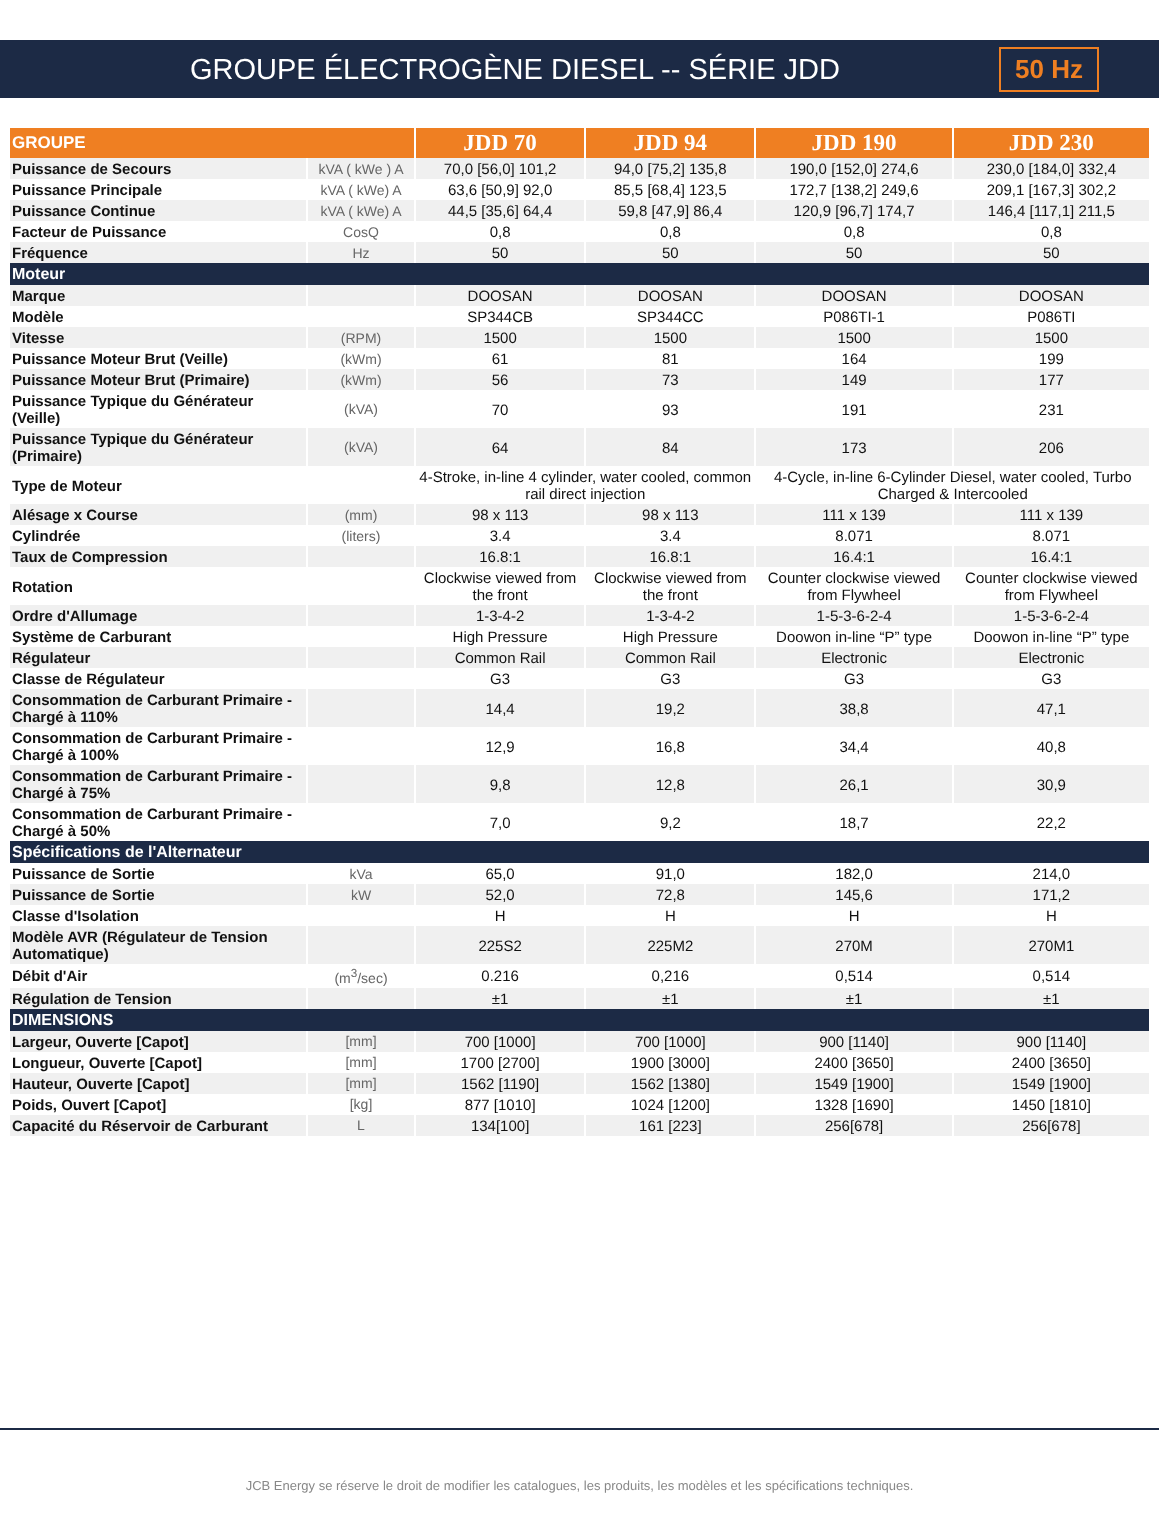GROUPE ÉLECTROGÈNE DIESEL -- SÉRIE JDD 50 Hz
| GROUPE | | JDD 70 | JDD 94 | JDD 190 | JDD 230 |
| --- | --- | --- | --- | --- | --- |
| Puissance de Secours | kVA ( kWe ) A | 70,0 [56,0] 101,2 | 94,0 [75,2] 135,8 | 190,0 [152,0] 274,6 | 230,0 [184,0] 332,4 |
| Puissance Principale | kVA ( kWe) A | 63,6 [50,9] 92,0 | 85,5 [68,4] 123,5 | 172,7 [138,2] 249,6 | 209,1 [167,3] 302,2 |
| Puissance Continue | kVA ( kWe) A | 44,5 [35,6] 64,4 | 59,8 [47,9] 86,4 | 120,9 [96,7] 174,7 | 146,4 [117,1] 211,5 |
| Facteur de Puissance | CosQ | 0,8 | 0,8 | 0,8 | 0,8 |
| Fréquence | Hz | 50 | 50 | 50 | 50 |
| Moteur | | | | | |
| Marque | | DOOSAN | DOOSAN | DOOSAN | DOOSAN |
| Modèle | | SP344CB | SP344CC | P086TI-1 | P086TI |
| Vitesse | (RPM) | 1500 | 1500 | 1500 | 1500 |
| Puissance Moteur Brut (Veille) | (kWm) | 61 | 81 | 164 | 199 |
| Puissance Moteur Brut (Primaire) | (kWm) | 56 | 73 | 149 | 177 |
| Puissance Typique du Générateur (Veille) | (kVA) | 70 | 93 | 191 | 231 |
| Puissance Typique du Générateur (Primaire) | (kVA) | 64 | 84 | 173 | 206 |
| Type de Moteur | | 4-Stroke, in-line 4 cylinder, water cooled, common rail direct injection | | 4-Cycle, in-line 6-Cylinder Diesel, water cooled, Turbo Charged & Intercooled | |
| Alésage x Course | (mm) | 98 x 113 | 98 x 113 | 111 x 139 | 111 x 139 |
| Cylindrée | (liters) | 3.4 | 3.4 | 8.071 | 8.071 |
| Taux de Compression | | 16.8:1 | 16.8:1 | 16.4:1 | 16.4:1 |
| Rotation | | Clockwise viewed from the front | Clockwise viewed from the front | Counter clockwise viewed from Flywheel | Counter clockwise viewed from Flywheel |
| Ordre d'Allumage | | 1-3-4-2 | 1-3-4-2 | 1-5-3-6-2-4 | 1-5-3-6-2-4 |
| Système de Carburant | | High Pressure | High Pressure | Doowon in-line “P” type | Doowon in-line “P” type |
| Régulateur | | Common Rail | Common Rail | Electronic | Electronic |
| Classe de Régulateur | | G3 | G3 | G3 | G3 |
| Consommation de Carburant Primaire - Chargé à 110% | | 14,4 | 19,2 | 38,8 | 47,1 |
| Consommation de Carburant Primaire - Chargé à 100% | | 12,9 | 16,8 | 34,4 | 40,8 |
| Consommation de Carburant Primaire - Chargé à 75% | | 9,8 | 12,8 | 26,1 | 30,9 |
| Consommation de Carburant Primaire - Chargé à 50% | | 7,0 | 9,2 | 18,7 | 22,2 |
| Spécifications de l'Alternateur | | | | | |
| Puissance de Sortie | kVa | 65,0 | 91,0 | 182,0 | 214,0 |
| Puissance de Sortie | kW | 52,0 | 72,8 | 145,6 | 171,2 |
| Classe d'Isolation | | H | H | H | H |
| Modèle AVR (Régulateur de Tension Automatique) | | 225S2 | 225M2 | 270M | 270M1 |
| Débit d'Air | (m<sup>3</sup>/sec) | 0.216 | 0,216 | 0,514 | 0,514 |
| Régulation de Tension | | ±1 | ±1 | ±1 | ±1 |
| DIMENSIONS | | | | | |
| Largeur, Ouverte [Capot] | [mm] | 700 [1000] | 700 [1000] | 900 [1140] | 900 [1140] |
| Longueur, Ouverte [Capot] | [mm] | 1700 [2700] | 1900 [3000] | 2400 [3650] | 2400 [3650] |
| Hauteur, Ouverte [Capot] | [mm] | 1562 [1190] | 1562 [1380] | 1549 [1900] | 1549 [1900] |
| Poids, Ouvert [Capot] | [kg] | 877 [1010] | 1024 [1200] | 1328 [1690] | 1450 [1810] |
| Capacité du Réservoir de Carburant | L | 134[100] | 161 [223] | 256[678] | 256[678] |
JCB Energy se réserve le droit de modifier les catalogues, les produits, les modèles et les spécifications techniques.